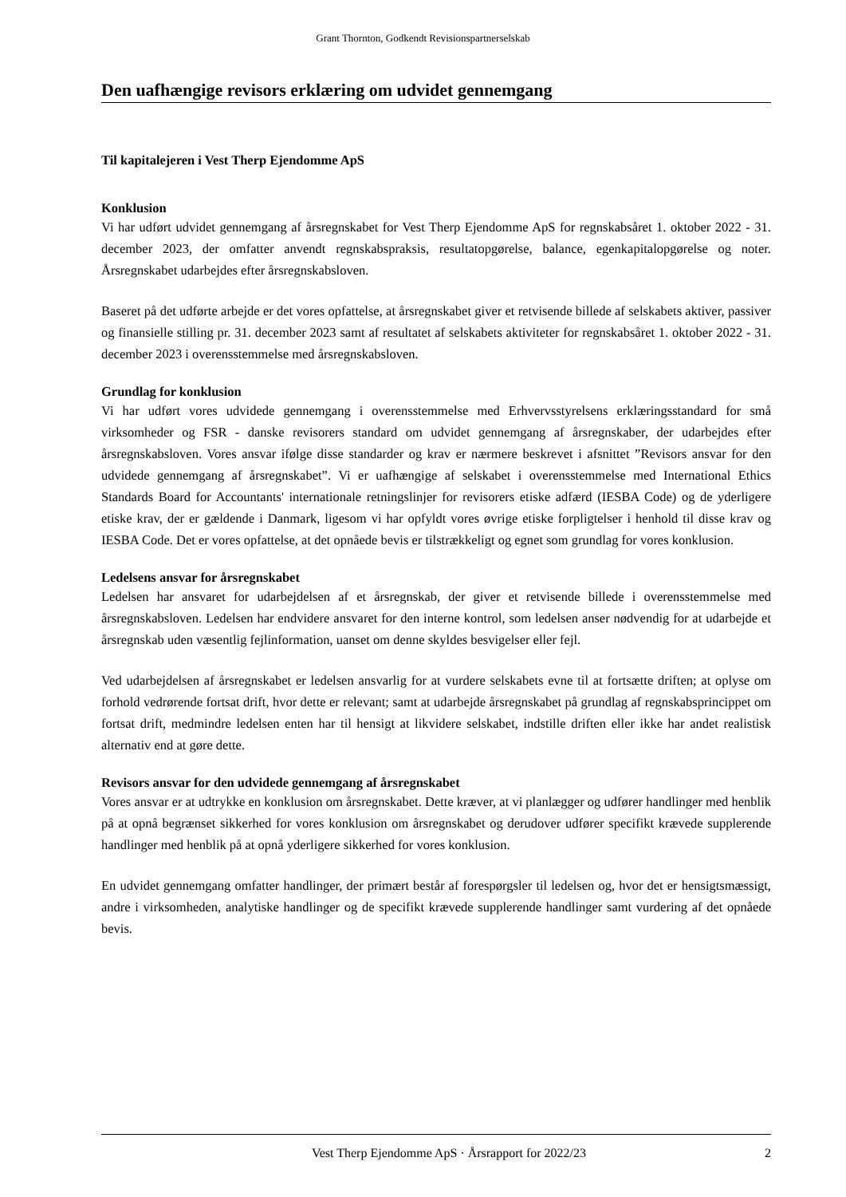Grant Thornton, Godkendt Revisionspartnerselskab
Den uafhængige revisors erklæring om udvidet gennemgang
Til kapitalejeren i Vest Therp Ejendomme ApS
Konklusion
Vi har udført udvidet gennemgang af årsregnskabet for Vest Therp Ejendomme ApS for regnskabsåret 1. oktober 2022 - 31. december 2023, der omfatter anvendt regnskabspraksis, resultatopgørelse, balance, egenkapitalopgørelse og noter. Årsregnskabet udarbejdes efter årsregnskabsloven.
Baseret på det udførte arbejde er det vores opfattelse, at årsregnskabet giver et retvisende billede af selskabets aktiver, passiver og finansielle stilling pr. 31. december 2023 samt af resultatet af selskabets aktiviteter for regnskabsåret 1. oktober 2022 - 31. december 2023 i overensstemmelse med årsregnskabsloven.
Grundlag for konklusion
Vi har udført vores udvidede gennemgang i overensstemmelse med Erhvervsstyrelsens erklæringsstandard for små virksomheder og FSR - danske revisorers standard om udvidet gennemgang af årsregnskaber, der udarbejdes efter årsregnskabsloven. Vores ansvar ifølge disse standarder og krav er nærmere beskrevet i afsnittet ”Revisors ansvar for den udvidede gennemgang af årsregnskabet”. Vi er uafhængige af selskabet i overensstemmelse med International Ethics Standards Board for Accountants' internationale retningslinjer for revisorers etiske adfærd (IESBA Code) og de yderligere etiske krav, der er gældende i Danmark, ligesom vi har opfyldt vores øvrige etiske forpligtelser i henhold til disse krav og IESBA Code. Det er vores opfattelse, at det opnåede bevis er tilstrækkeligt og egnet som grundlag for vores konklusion.
Ledelsens ansvar for årsregnskabet
Ledelsen har ansvaret for udarbejdelsen af et årsregnskab, der giver et retvisende billede i overensstemmelse med årsregnskabsloven. Ledelsen har endvidere ansvaret for den interne kontrol, som ledelsen anser nødvendig for at udarbejde et årsregnskab uden væsentlig fejlinformation, uanset om denne skyldes besvigelser eller fejl.
Ved udarbejdelsen af årsregnskabet er ledelsen ansvarlig for at vurdere selskabets evne til at fortsætte driften; at oplyse om forhold vedrørende fortsat drift, hvor dette er relevant; samt at udarbejde årsregnskabet på grundlag af regnskabsprincippet om fortsat drift, medmindre ledelsen enten har til hensigt at likvidere selskabet, indstille driften eller ikke har andet realistisk alternativ end at gøre dette.
Revisors ansvar for den udvidede gennemgang af årsregnskabet
Vores ansvar er at udtrykke en konklusion om årsregnskabet. Dette kræver, at vi planlægger og udfører handlinger med henblik på at opnå begrænset sikkerhed for vores konklusion om årsregnskabet og derudover udfører specifikt krævede supplerende handlinger med henblik på at opnå yderligere sikkerhed for vores konklusion.
En udvidet gennemgang omfatter handlinger, der primært består af forespørgsler til ledelsen og, hvor det er hensigtsmæssigt, andre i virksomheden, analytiske handlinger og de specifikt krævede supplerende handlinger samt vurdering af det opnåede bevis.
Vest Therp Ejendomme ApS · Årsrapport for 2022/23 2